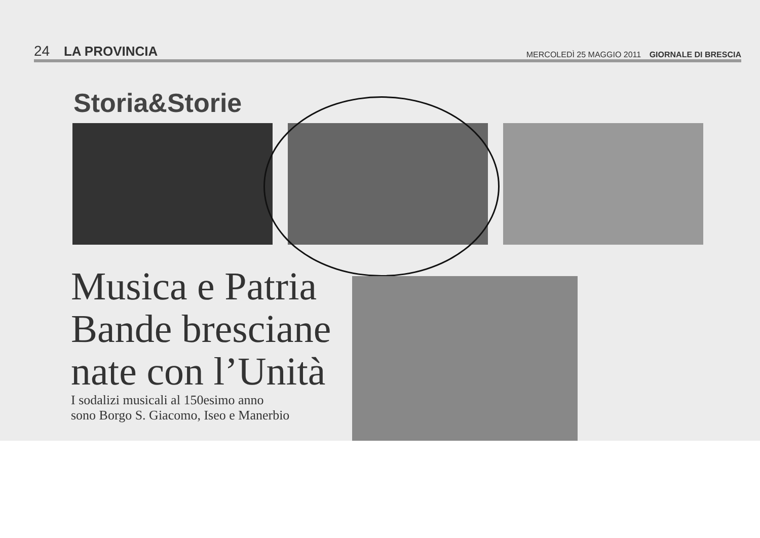24 LA PROVINCIA
MERCOLEDÌ 25 MAGGIO 2011 GIORNALE DI BRESCIA
Storia&Storie
Musica e Patria Bande bresciane nate con l’Unità
I sodalizi musicali al 150esimo anno
sono Borgo S. Giacomo, Iseo e Manerbio